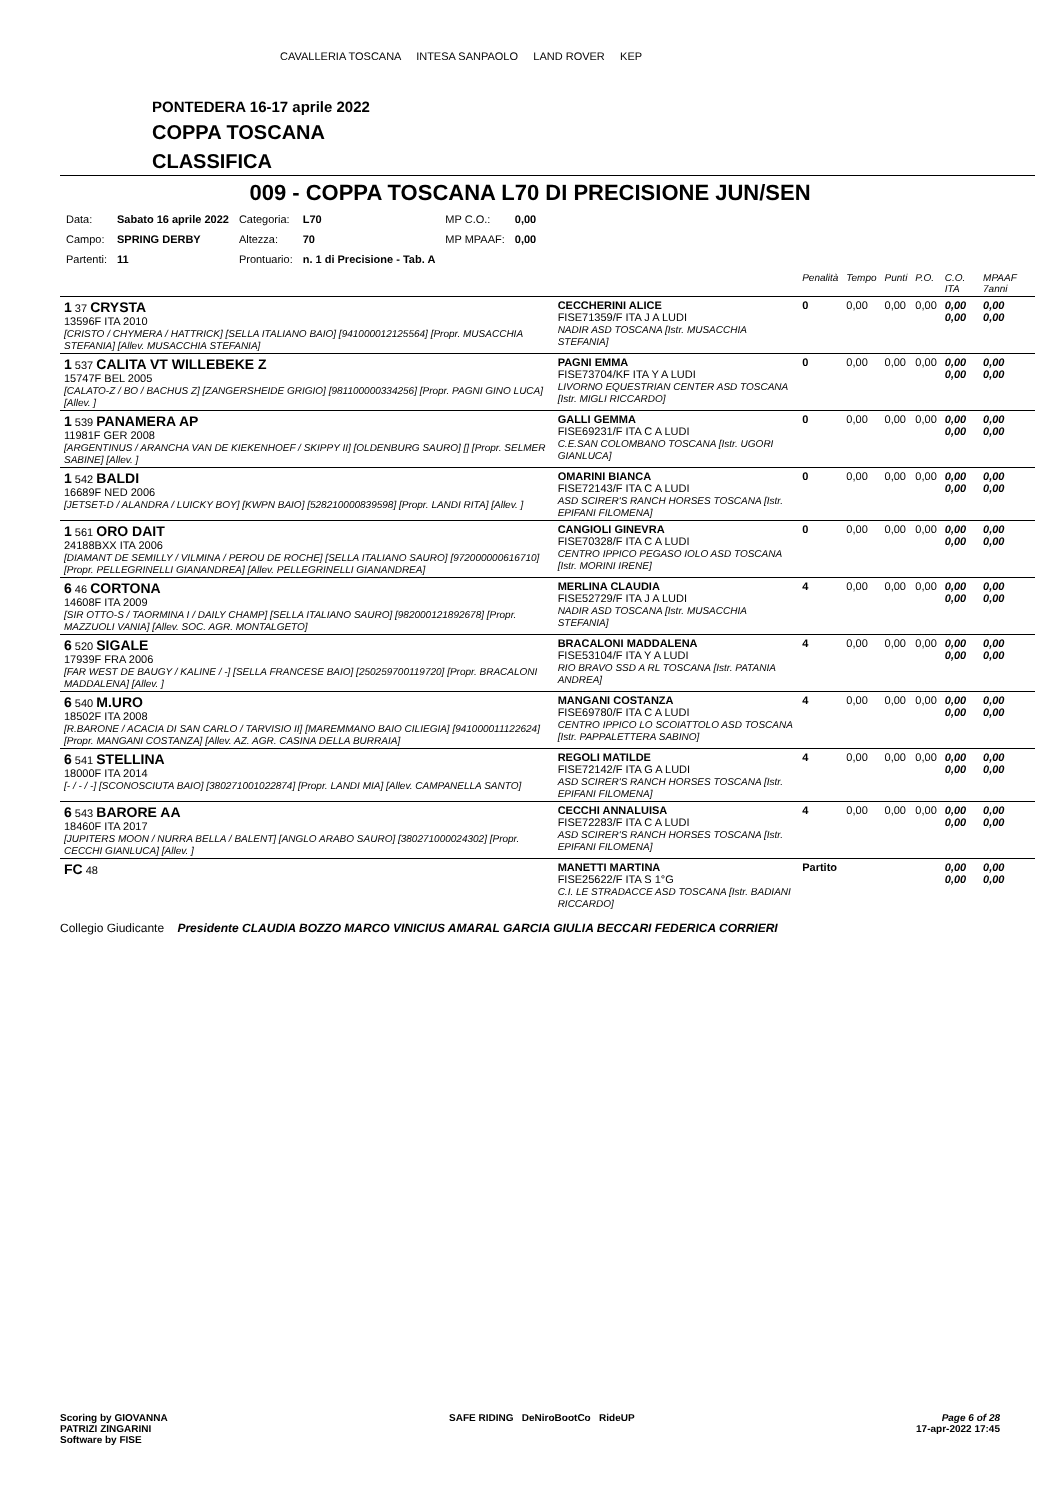CAVALLERIA TOSCANA INTESA SANPAOLO LAND ROVER KEP
PONTEDERA 16-17 aprile 2022
COPPA TOSCANA
CLASSIFICA
009 - COPPA TOSCANA L70 DI PRECISIONE JUN/SEN
| Data: | Sabato 16 aprile 2022 | Categoria: | L70 | MP C.O.: | 0,00 |
| Campo: | SPRING DERBY | Altezza: | 70 | MP MPAAF: | 0,00 |
| Partenti: | 11 | Prontuario: | n. 1 di Precisione - Tab. A | | |
| | | Penalità | Tempo | Punti | P.O. | C.O. ITA | MPAAF 7anni |
| 1 37 CRYSTA 13596F ITA 2010 [CRISTO / CHYMERA / HATTRICK] [SELLA ITALIANO BAIO] [941000012125564] [Propr. MUSACCHIA STEFANIA] [Allev. MUSACCHIA STEFANIA] | CECCHERINI ALICE FISE71359/F ITA J A LUDI NADIR ASD TOSCANA [Istr. MUSACCHIA STEFANIA] | 0 | 0,00 | 0,00 | 0,00 | 0,00 0,00 | 0,00 0,00 |
| 1 537 CALITA VT WILLEBEKE Z 15747F BEL 2005 [CALATO-Z / BO / BACHUS Z] [ZANGERSHEIDE GRIGIO] [981100000334256] [Propr. PAGNI GINO LUCA] [Allev. ] | PAGNI EMMA FISE73704/KF ITA Y A LUDI LIVORNO EQUESTRIAN CENTER ASD TOSCANA [Istr. MIGLI RICCARDO] | 0 | 0,00 | 0,00 | 0,00 | 0,00 0,00 | 0,00 0,00 |
| 1 539 PANAMERA AP 11981F GER 2008 [ARGENTINUS / ARANCHA VAN DE KIEKENHOEF / SKIPPY II] [OLDENBURG SAURO] [] [Propr. SELMER SABINE] [Allev. ] | GALLI GEMMA FISE69231/F ITA C A LUDI C.E.SAN COLOMBANO TOSCANA [Istr. UGORI GIANLUCA] | 0 | 0,00 | 0,00 | 0,00 | 0,00 0,00 | 0,00 0,00 |
| 1 542 BALDI 16689F NED 2006 [JETSET-D / ALANDRA / LUICKY BOY] [KWPN BAIO] [528210000839598] [Propr. LANDI RITA] [Allev. ] | OMARINI BIANCA FISE72143/F ITA C A LUDI ASD SCIRER'S RANCH HORSES TOSCANA [Istr. EPIFANI FILOMENA] | 0 | 0,00 | 0,00 | 0,00 | 0,00 0,00 | 0,00 0,00 |
| 1 561 ORO DAIT 24188BXX ITA 2006 [DIAMANT DE SEMILLY / VILMINA / PEROU DE ROCHE] [SELLA ITALIANO SAURO] [972000000616710] [Propr. PELLEGRINELLI GIANANDREA] [Allev. PELLEGRINELLI GIANANDREA] | CANGIOLI GINEVRA FISE70328/F ITA C A LUDI CENTRO IPPICO PEGASO IOLO ASD TOSCANA [Istr. MORINI IRENE] | 0 | 0,00 | 0,00 | 0,00 | 0,00 0,00 | 0,00 0,00 |
| 6 46 CORTONA 14608F ITA 2009 [SIR OTTO-S / TAORMINA I / DAILY CHAMP] [SELLA ITALIANO SAURO] [982000121892678] [Propr. MAZZUOLI VANIA] [Allev. SOC. AGR. MONTALGETO] | MERLINA CLAUDIA FISE52729/F ITA J A LUDI NADIR ASD TOSCANA [Istr. MUSACCHIA STEFANIA] | 4 | 0,00 | 0,00 | 0,00 | 0,00 0,00 | 0,00 0,00 |
| 6 520 SIGALE 17939F FRA 2006 [FAR WEST DE BAUGY / KALINE / -] [SELLA FRANCESE BAIO] [250259700119720] [Propr. BRACALONI MADDALENA] [Allev. ] | BRACALONI MADDALENA FISE53104/F ITA Y A LUDI RIO BRAVO SSD A RL TOSCANA [Istr. PATANIA ANDREA] | 4 | 0,00 | 0,00 | 0,00 | 0,00 0,00 | 0,00 0,00 |
| 6 540 M.URO 18502F ITA 2008 [R.BARONE / ACACIA DI SAN CARLO / TARVISIO II] [MAREMMANO BAIO CILIEGIA] [941000011122624] [Propr. MANGANI COSTANZA] [Allev. AZ. AGR. CASINA DELLA BURRAIA] | MANGANI COSTANZA FISE69780/F ITA C A LUDI CENTRO IPPICO LO SCOIATTOLO ASD TOSCANA [Istr. PAPPALETTERA SABINO] | 4 | 0,00 | 0,00 | 0,00 | 0,00 0,00 | 0,00 0,00 |
| 6 541 STELLINA 18000F ITA 2014 [- / - / -] [SCONOSCIUTA BAIO] [380271001022874] [Propr. LANDI MIA] [Allev. CAMPANELLA SANTO] | REGOLI MATILDE FISE72142/F ITA G A LUDI ASD SCIRER'S RANCH HORSES TOSCANA [Istr. EPIFANI FILOMENA] | 4 | 0,00 | 0,00 | 0,00 | 0,00 0,00 | 0,00 0,00 |
| 6 543 BARORE AA 18460F ITA 2017 [JUPITERS MOON / NURRA BELLA / BALENT] [ANGLO ARABO SAURO] [380271000024302] [Propr. CECCHI GIANLUCA] [Allev. ] | CECCHI ANNALUISA FISE72283/F ITA C A LUDI ASD SCIRER'S RANCH HORSES TOSCANA [Istr. EPIFANI FILOMENA] | 4 | 0,00 | 0,00 | 0,00 | 0,00 0,00 | 0,00 0,00 |
| FC 48 | MANETTI MARTINA FISE25622/F ITA S 1°G C.I. LE STRADACCE ASD TOSCANA [Istr. BADIANI RICCARDO] | Partito | | | | 0,00 0,00 | 0,00 0,00 |
Collegio Giudicante Presidente CLAUDIA BOZZO MARCO VINICIUS AMARAL GARCIA GIULIA BECCARI FEDERICA CORRIERI
Scoring by GIOVANNA
PATRIZI ZINGARINI
Software by FISE
SAFE RIDING DeNiroBootCo RideUP
Page 6 of 28
17-apr-2022 17:45